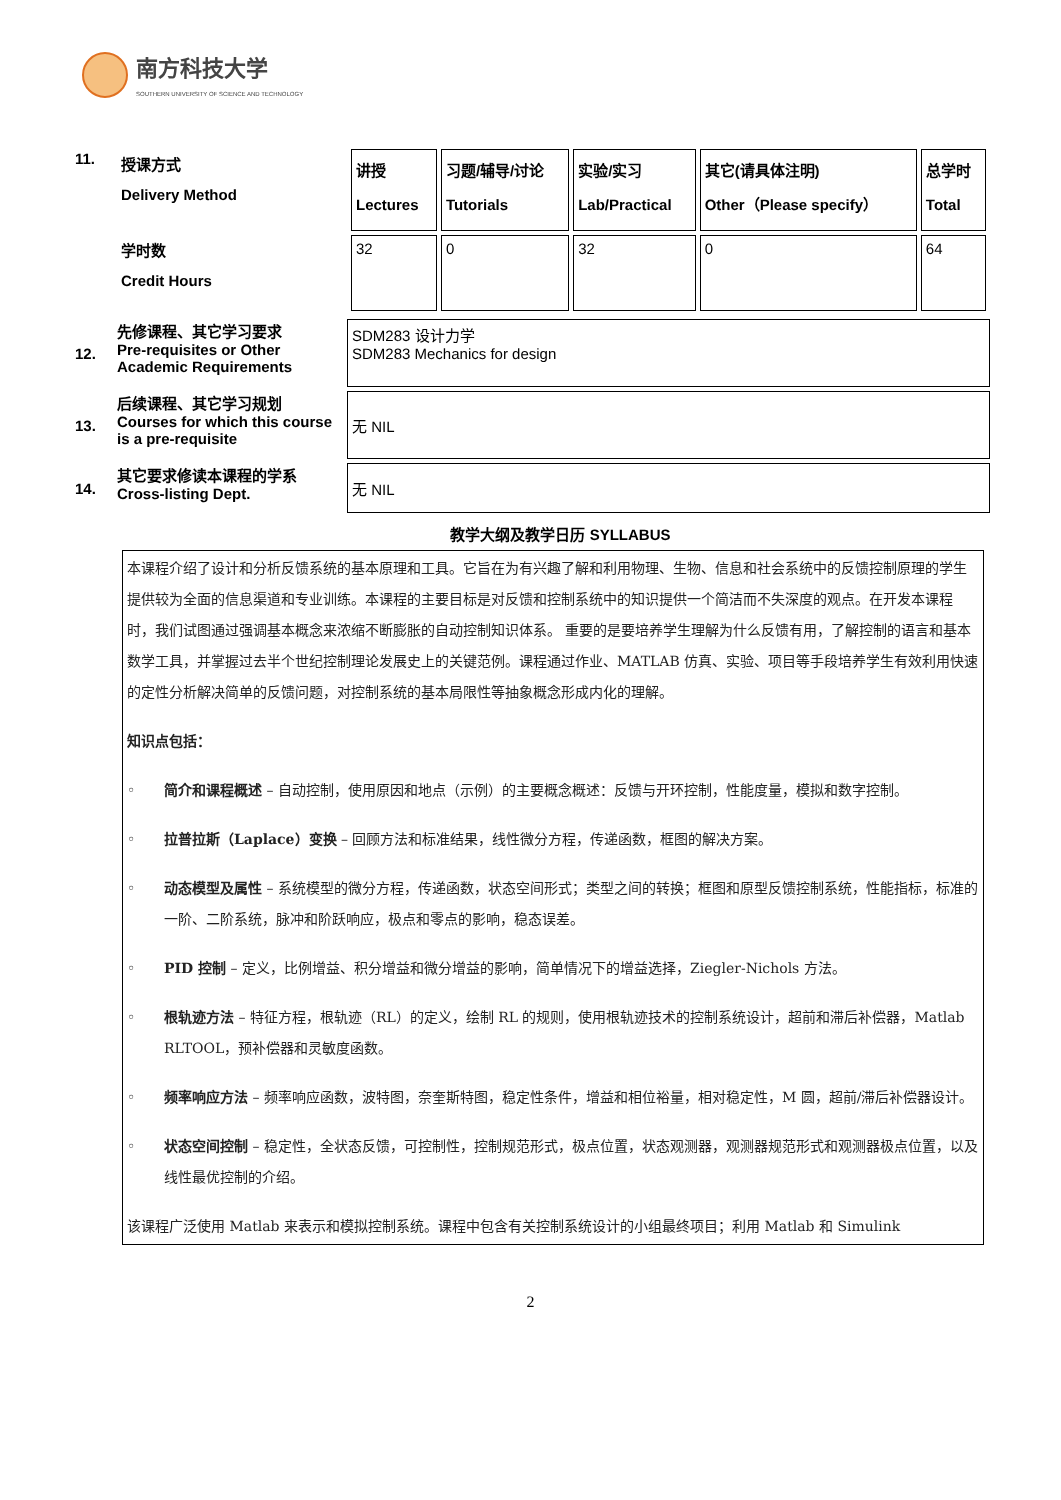南方科技大学
SOUTHERN UNIVERSITY OF SCIENCE AND TECHNOLOGY
| 11. | 授课方式 Delivery Method | 讲授 Lectures | 习题/辅导/讨论 Tutorials | 实验/实习 Lab/Practical | 其它(请具体注明) Other（Please specify） | 总学时 Total |
| | 学时数 Credit Hours | 32 | 0 | 32 | 0 | 64 |
| 12. | 先修课程、其它学习要求 Pre-requisites or Other Academic Requirements | SDM283 设计力学 SDM283 Mechanics for design |
| 13. | 后续课程、其它学习规划 Courses for which this course is a pre-requisite | 无 NIL |
| 14. | 其它要求修读本课程的学系 Cross-listing Dept. | 无 NIL |
教学大纲及教学日历 SYLLABUS
本课程介绍了设计和分析反馈系统的基本原理和工具。它旨在为有兴趣了解和利用物理、生物、信息和社会系统中的反馈控制原理的学生提供较为全面的信息渠道和专业训练。本课程的主要目标是对反馈和控制系统中的知识提供一个简洁而不失深度的观点。在开发本课程时，我们试图通过强调基本概念来浓缩不断膨胀的自动控制知识体系。 重要的是要培养学生理解为什么反馈有用，了解控制的语言和基本数学工具，并掌握过去半个世纪控制理论发展史上的关键范例。课程通过作业、MATLAB 仿真、实验、项目等手段培养学生有效利用快速的定性分析解决简单的反馈问题，对控制系统的基本局限性等抽象概念形成内化的理解。
知识点包括：
◦ 简介和课程概述 – 自动控制，使用原因和地点（示例）的主要概念概述：反馈与开环控制，性能度量，模拟和数字控制。
◦ 拉普拉斯（Laplace）变换 – 回顾方法和标准结果，线性微分方程，传递函数，框图的解决方案。
◦ 动态模型及属性 – 系统模型的微分方程，传递函数，状态空间形式；类型之间的转换；框图和原型反馈控制系统，性能指标，标准的一阶、二阶系统，脉冲和阶跃响应，极点和零点的影响，稳态误差。
◦ PID 控制 – 定义，比例增益、积分增益和微分增益的影响，简单情况下的增益选择，Ziegler-Nichols 方法。
◦ 根轨迹方法 – 特征方程，根轨迹（RL）的定义，绘制 RL 的规则，使用根轨迹技术的控制系统设计，超前和滞后补偿器，Matlab RLTOOL，预补偿器和灵敏度函数。
◦ 频率响应方法 – 频率响应函数，波特图，奈奎斯特图，稳定性条件，增益和相位裕量，相对稳定性，M 圆，超前/滞后补偿器设计。
◦ 状态空间控制 – 稳定性，全状态反馈，可控制性，控制规范形式，极点位置，状态观测器，观测器规范形式和观测器极点位置，以及线性最优控制的介绍。
该课程广泛使用 Matlab 来表示和模拟控制系统。课程中包含有关控制系统设计的小组最终项目；利用 Matlab 和 Simulink
2